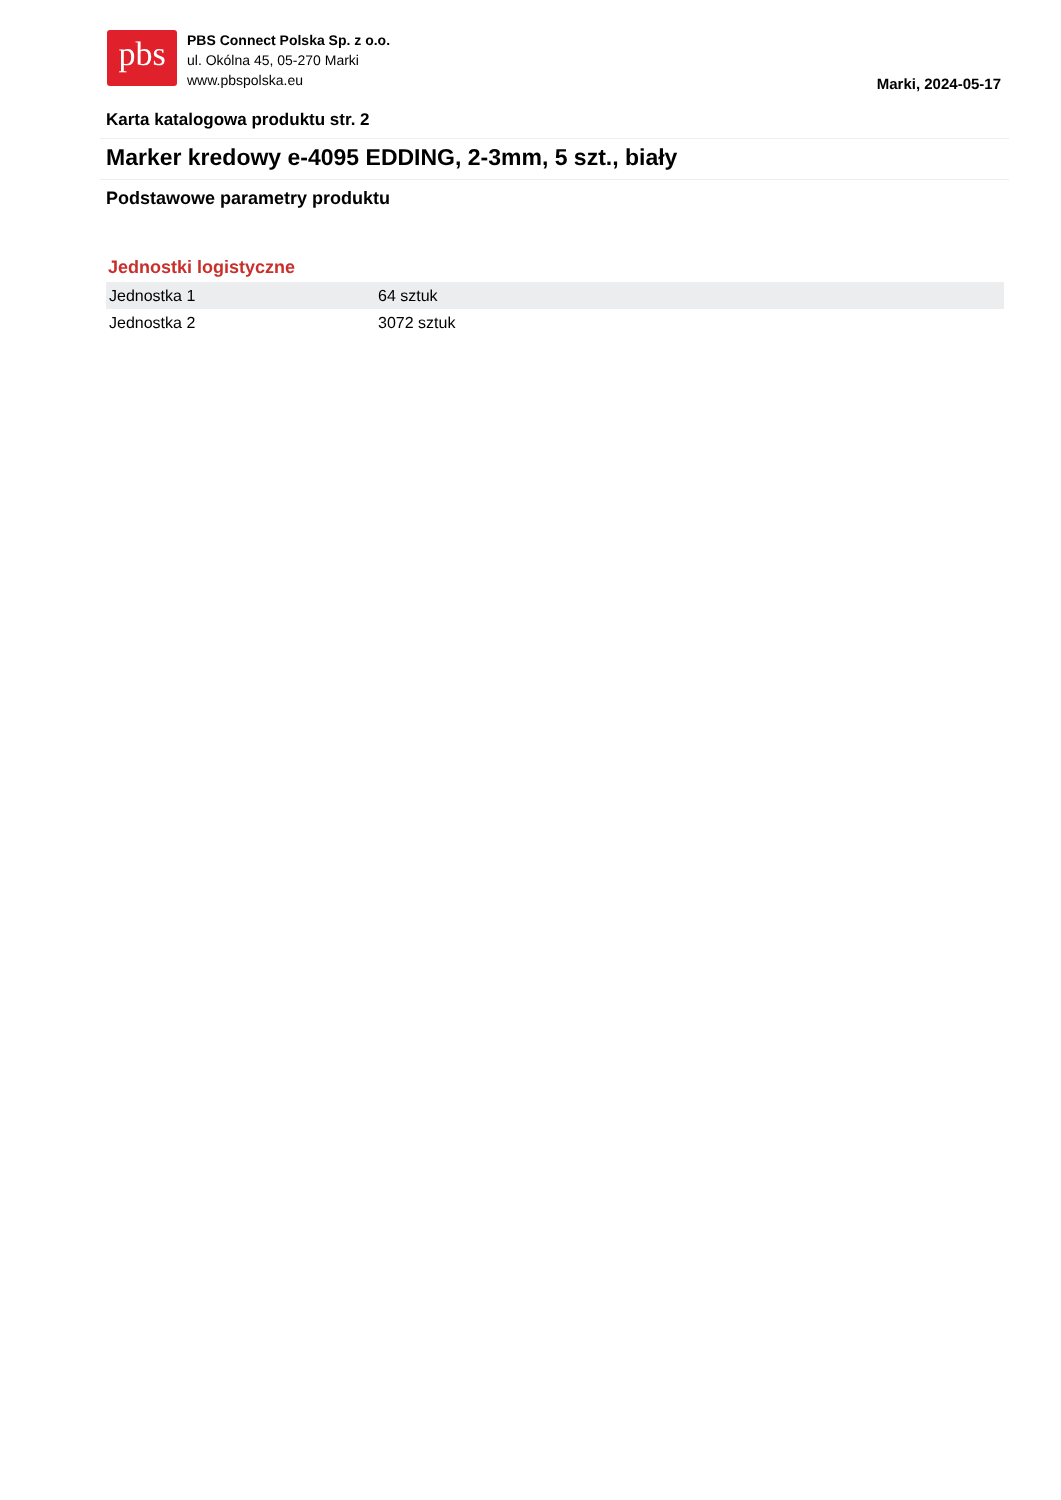pbs
PBS Connect Polska Sp. z o.o.
ul. Okólna 45, 05-270 Marki
www.pbspolska.eu
Marki, 2024-05-17
Karta katalogowa produktu str. 2
Marker kredowy e-4095 EDDING, 2-3mm, 5 szt., biały
Podstawowe parametry produktu
Jednostki logistyczne
| Jednostka 1 | 64 sztuk |
| Jednostka 2 | 3072 sztuk |